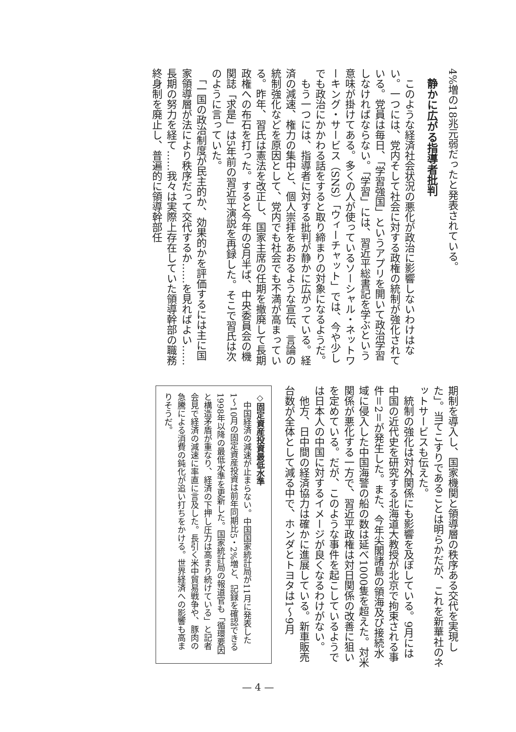4%増の18兆元弱だったと発表されている。
静かに広がる指導者批判
　このような経済社会状況の悪化が政治に影響しないわけはない。一つには、党内そして社会に対する政権の統制が強化されている。党員は毎日、「学習強国」というアプリを開いて政治学習しなければならない。「学習」には、習近平総書記を学ぶという意味が掛けてある。多くの人が使っているソーシャル・ネットワーキング・サービス（SNS）「ウィーチャット」では、今や少しでも政治にかかわる話をすると取り締まりの対象になるようだ。
　もう一つには、指導者に対する批判が静かに広がっている。経済の減速、権力の集中と、個人崇拝をあおるような宣伝、言論の統制強化などを原因として、党内でも社会でも不満が高まっている。昨年、習氏は憲法を改正し、国家主席の任期を撤廃して長期政権への布石を打った。すると今年の9月半ば、中央委員会の機関誌「求是」は5年前の習近平演説を再録した。そこで習氏は次のように言っていた。
　「一国の政治制度が民主的か、効果的かを評価するには主に国家領導層が法により秩序だって交代するか……を見ればよい……長期の努力を経て……我々は実際上存在していた領導幹部の職務終身制を廃止し、普遍的に領導幹部任
期制を導入し、国家機関と領導層の秩序ある交代を実現した」。当てこすりであることは明らかだが、これを新華社のネットサービスも伝えた。
　統制の強化は対外関係にも影響を及ぼしている。9月には中国の近代史を研究する北海道大教授が北京で拘束される事件＝2＝が発生した。また、今年尖閣諸島の領海及び接続水域に侵入した中国海警の船の数は延べ1000隻を超えた。対米関係が悪化する一方で、習近平政権は対日関係の改善に狙いを定めている。だが、このような事件を起こしているようでは日本人の中国に対するイメージが良くなるわけがない。
　他方、日中間の経済協力は確かに進展している。新車販売台数が全体として減る中で、ホンダとトヨタは1〜9月
◇固定資産投資最低水準
　中国経済の減速が止まらない。中国国家統計局が11月に発表した1〜10月の固定資産投資は前年同期比5・2%増と、記録を確認できる1998年以降の最低水準を更新した。国家統計局の報道官も「循環要因と構造矛盾が重なり、経済の下押し圧力は高まり続けている」と記者会見で経済の減速に率直に言及した。長引く米中貿易戦争や、豚肉の急騰による消費の鈍化が追い打ちをかける。世界経済への影響も高まりそうだ。
— 4 —